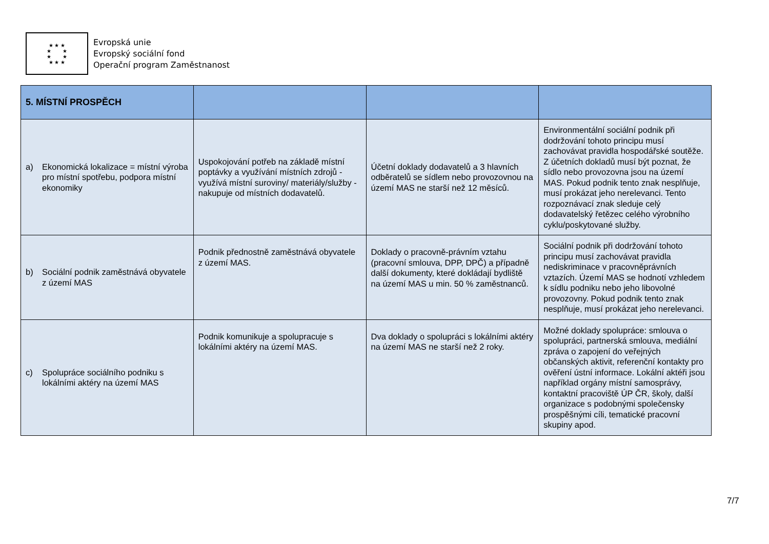★ ★ ★
★ ★
★ ★
★ ★ ★
Evropská unie
Evropský sociální fond
Operační program Zaměstnanost
| 5. MÍSTNÍ PROSPĚCH | | | |
| --- | --- | --- | --- |
| a) Ekonomická lokalizace = místní výroba pro místní spotřebu, podpora místní ekonomiky | Uspokojování potřeb na základě místní poptávky a využívání místních zdrojů - využívá místní suroviny/ materiály/služby - nakupuje od místních dodavatelů. | Účetní doklady dodavatelů a 3 hlavních odběratelů se sídlem nebo provozovnou na území MAS ne starší než 12 měsíců. | Environmentální sociální podnik při dodržování tohoto principu musí zachovávat pravidla hospodářské soutěže. Z účetních dokladů musí být poznat, že sídlo nebo provozovna jsou na území MAS. Pokud podnik tento znak nesplňuje, musí prokázat jeho nerelevanci. Tento rozpoznávací znak sleduje celý dodavatelský řetězec celého výrobního cyklu/poskytované služby. |
| b) Sociální podnik zaměstnává obyvatele z území MAS | Podnik přednostně zaměstnává obyvatele z území MAS. | Doklady o pracovně-právním vztahu (pracovní smlouva, DPP, DPČ) a případně další dokumenty, které dokládají bydliště na území MAS u min. 50 % zaměstnanců. | Sociální podnik při dodržování tohoto principu musí zachovávat pravidla nediskriminace v pracovněprávních vztazích. Území MAS se hodnotí vzhledem k sídlu podniku nebo jeho libovolné provozovny. Pokud podnik tento znak nesplňuje, musí prokázat jeho nerelevanci. |
| c) Spolupráce sociálního podniku s lokálními aktéry na území MAS | Podnik komunikuje a spolupracuje s lokálními aktéry na území MAS. | Dva doklady o spolupráci s lokálními aktéry na území MAS ne starší než 2 roky. | Možné doklady spolupráce: smlouva o spolupráci, partnerská smlouva, mediální zpráva o zapojení do veřejných občanských aktivit, referenční kontakty pro ověření ústní informace. Lokální aktéři jsou například orgány místní samosprávy, kontaktní pracoviště ÚP ČR, školy, další organizace s podobnými společensky prospěšnými cíli, tematické pracovní skupiny apod. |
7/7